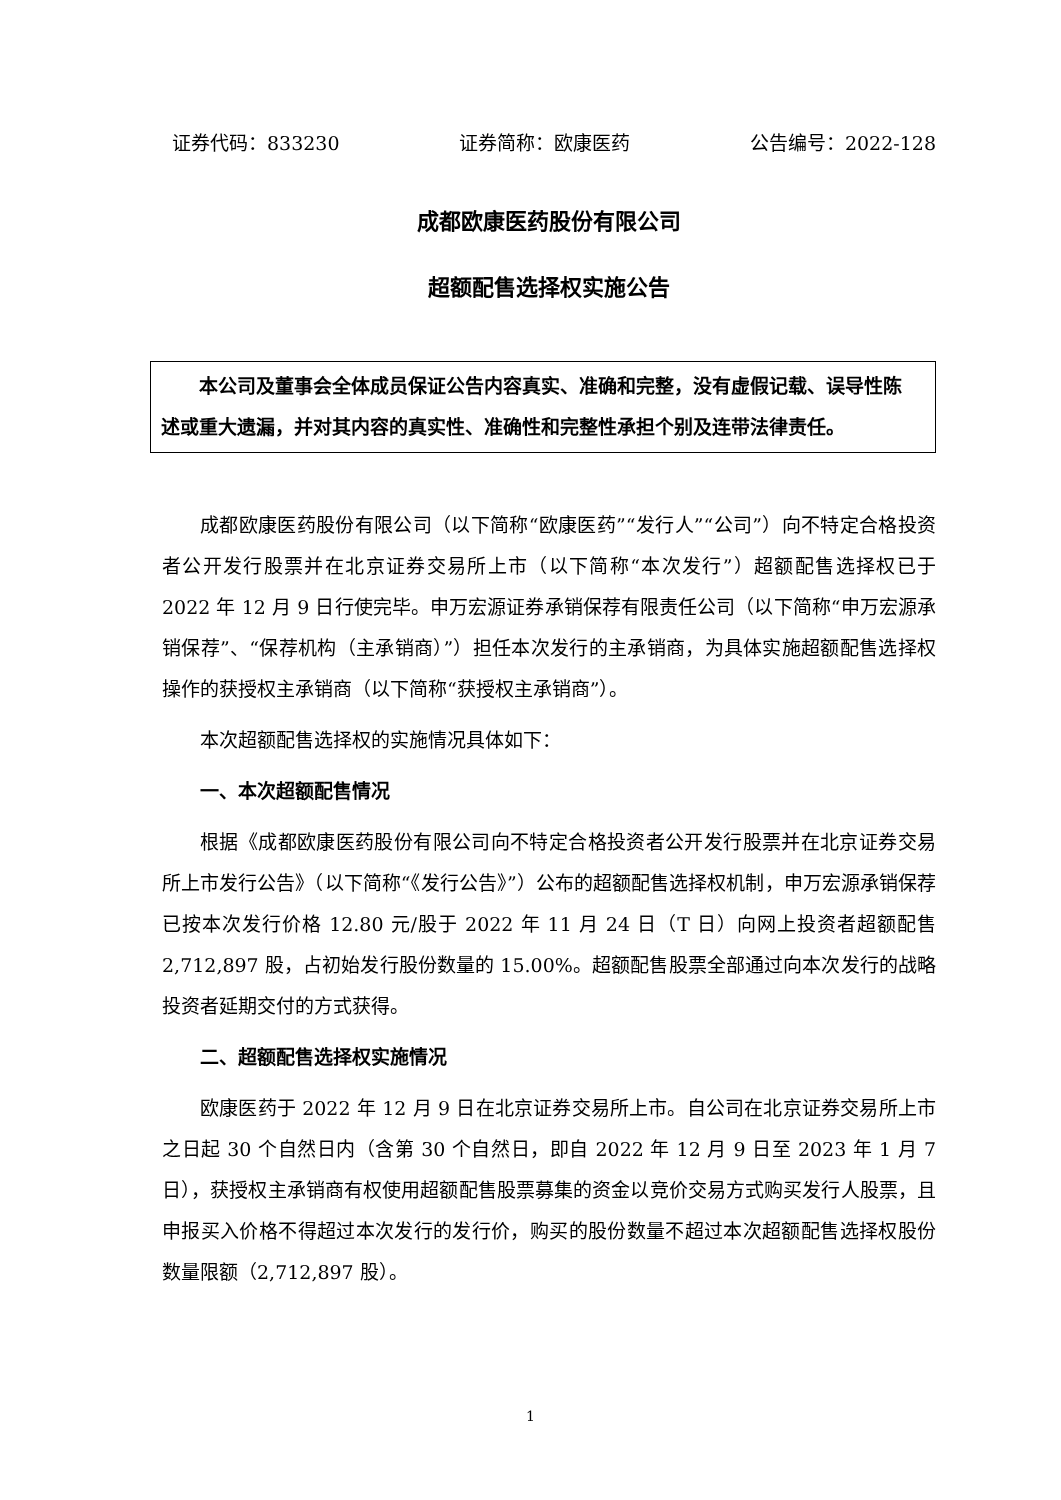证券代码：833230 证券简称：欧康医药 公告编号：2022-128
成都欧康医药股份有限公司
超额配售选择权实施公告
本公司及董事会全体成员保证公告内容真实、准确和完整，没有虚假记载、误导性陈述或重大遗漏，并对其内容的真实性、准确性和完整性承担个别及连带法律责任。
成都欧康医药股份有限公司（以下简称“欧康医药”“发行人”“公司”）向不特定合格投资者公开发行股票并在北京证券交易所上市（以下简称“本次发行”）超额配售选择权已于 2022 年 12 月 9 日行使完毕。申万宏源证券承销保荐有限责任公司（以下简称“申万宏源承销保荐”、“保荐机构（主承销商）”）担任本次发行的主承销商，为具体实施超额配售选择权操作的获授权主承销商（以下简称“获授权主承销商”）。
本次超额配售选择权的实施情况具体如下：
一、本次超额配售情况
根据《成都欧康医药股份有限公司向不特定合格投资者公开发行股票并在北京证券交易所上市发行公告》（以下简称“《发行公告》”）公布的超额配售选择权机制，申万宏源承销保荐已按本次发行价格 12.80 元/股于 2022 年 11 月 24 日（T 日）向网上投资者超额配售 2,712,897 股，占初始发行股份数量的 15.00%。超额配售股票全部通过向本次发行的战略投资者延期交付的方式获得。
二、超额配售选择权实施情况
欧康医药于 2022 年 12 月 9 日在北京证券交易所上市。自公司在北京证券交易所上市之日起 30 个自然日内（含第 30 个自然日，即自 2022 年 12 月 9 日至 2023 年 1 月 7 日），获授权主承销商有权使用超额配售股票募集的资金以竞价交易方式购买发行人股票，且申报买入价格不得超过本次发行的发行价，购买的股份数量不超过本次超额配售选择权股份数量限额（2,712,897 股）。
1